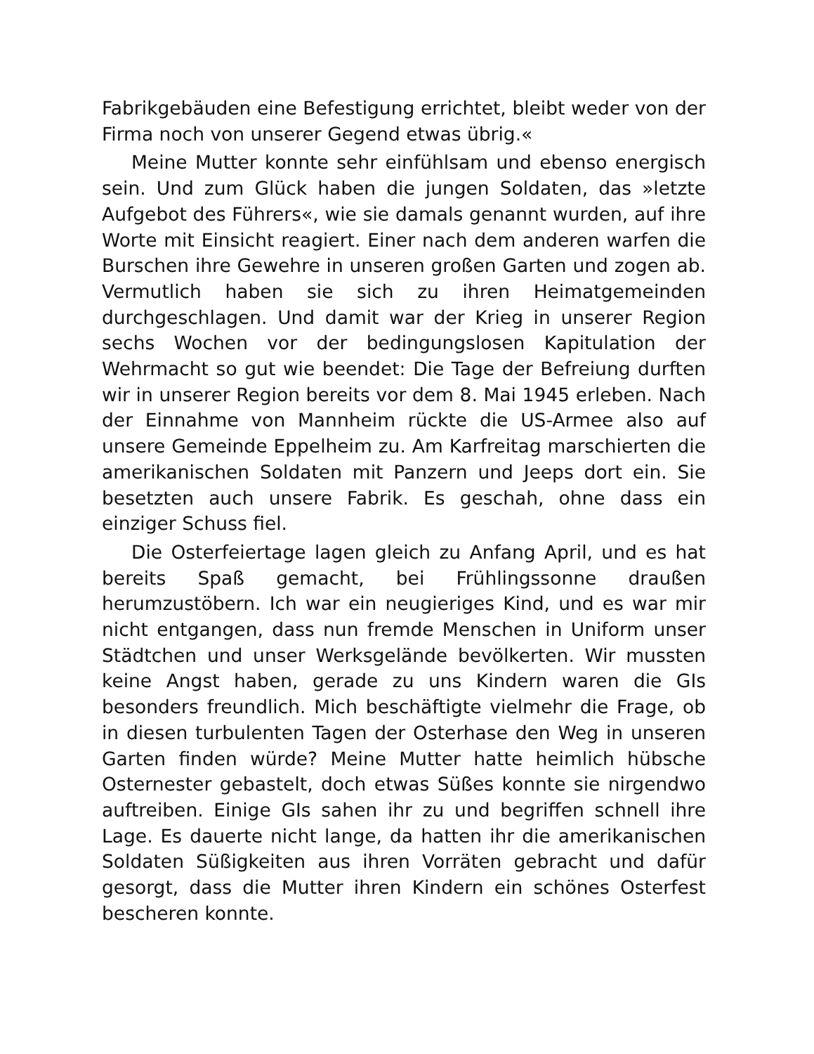Fabrikgebäuden eine Befestigung errichtet, bleibt weder von der Firma noch von unserer Gegend etwas übrig.«
Meine Mutter konnte sehr einfühlsam und ebenso energisch sein. Und zum Glück haben die jungen Soldaten, das »letzte Aufgebot des Führers«, wie sie damals genannt wurden, auf ihre Worte mit Einsicht reagiert. Einer nach dem anderen warfen die Burschen ihre Gewehre in unseren großen Garten und zogen ab. Vermutlich haben sie sich zu ihren Heimatgemeinden durchgeschlagen. Und damit war der Krieg in unserer Region sechs Wochen vor der bedingungslosen Kapitulation der Wehrmacht so gut wie beendet: Die Tage der Befreiung durften wir in unserer Region bereits vor dem 8. Mai 1945 erleben. Nach der Einnahme von Mannheim rückte die US-Armee also auf unsere Gemeinde Eppelheim zu. Am Karfreitag marschierten die amerikanischen Soldaten mit Panzern und Jeeps dort ein. Sie besetzten auch unsere Fabrik. Es geschah, ohne dass ein einziger Schuss fiel.
Die Osterfeiertage lagen gleich zu Anfang April, und es hat bereits Spaß gemacht, bei Frühlingssonne draußen herumzustöbern. Ich war ein neugieriges Kind, und es war mir nicht entgangen, dass nun fremde Menschen in Uniform unser Städtchen und unser Werksgelände bevölkerten. Wir mussten keine Angst haben, gerade zu uns Kindern waren die GIs besonders freundlich. Mich beschäftigte vielmehr die Frage, ob in diesen turbulenten Tagen der Osterhase den Weg in unseren Garten finden würde? Meine Mutter hatte heimlich hübsche Osternester gebastelt, doch etwas Süßes konnte sie nirgendwo auftreiben. Einige GIs sahen ihr zu und begriffen schnell ihre Lage. Es dauerte nicht lange, da hatten ihr die amerikanischen Soldaten Süßigkeiten aus ihren Vorräten gebracht und dafür gesorgt, dass die Mutter ihren Kindern ein schönes Osterfest bescheren konnte.